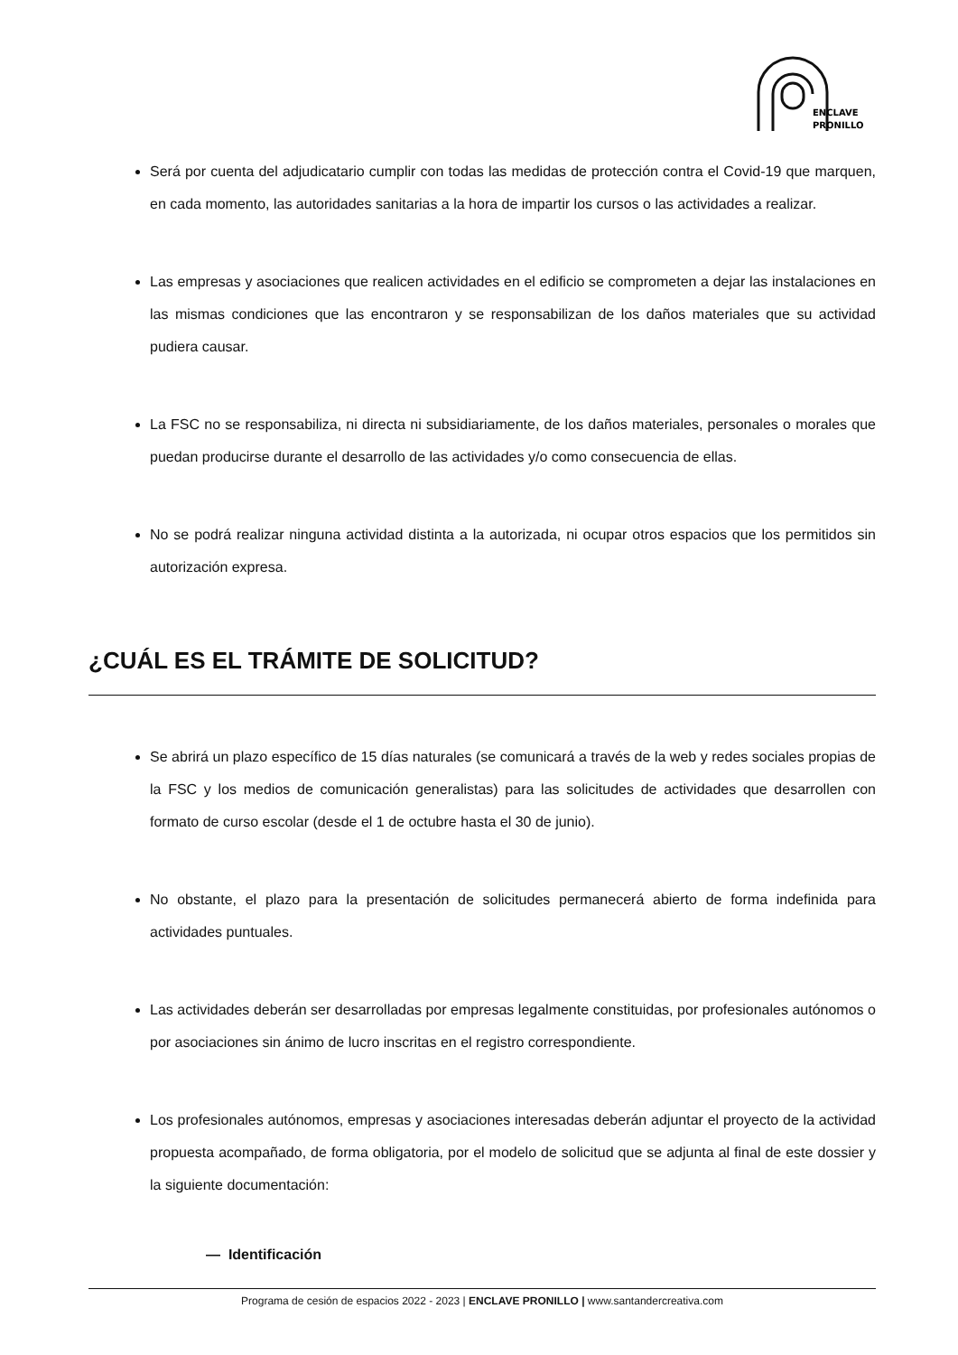ENCLAVE
PRONILLO
Será por cuenta del adjudicatario cumplir con todas las medidas de protección contra el Covid-19 que marquen, en cada momento, las autoridades sanitarias a la hora de impartir los cursos o las actividades a realizar.
Las empresas y asociaciones que realicen actividades en el edificio se comprometen a dejar las instalaciones en las mismas condiciones que las encontraron y se responsabilizan de los daños materiales que su actividad pudiera causar.
La FSC no se responsabiliza, ni directa ni subsidiariamente, de los daños materiales, personales o morales que puedan producirse durante el desarrollo de las actividades y/o como consecuencia de ellas.
No se podrá realizar ninguna actividad distinta a la autorizada, ni ocupar otros espacios que los permitidos sin autorización expresa.
¿CUÁL ES EL TRÁMITE DE SOLICITUD?
Se abrirá un plazo específico de 15 días naturales (se comunicará a través de la web y redes sociales propias de la FSC y los medios de comunicación generalistas) para las solicitudes de actividades que desarrollen con formato de curso escolar (desde el 1 de octubre hasta el 30 de junio).
No obstante, el plazo para la presentación de solicitudes permanecerá abierto de forma indefinida para actividades puntuales.
Las actividades deberán ser desarrolladas por empresas legalmente constituidas, por profesionales autónomos o por asociaciones sin ánimo de lucro inscritas en el registro correspondiente.
Los profesionales autónomos, empresas y asociaciones interesadas deberán adjuntar el proyecto de la actividad propuesta acompañado, de forma obligatoria, por el modelo de solicitud que se adjunta al final de este dossier y la siguiente documentación:
— Identificación
Programa de cesión de espacios 2022 - 2023 | ENCLAVE PRONILLO | www.santandercreativa.com